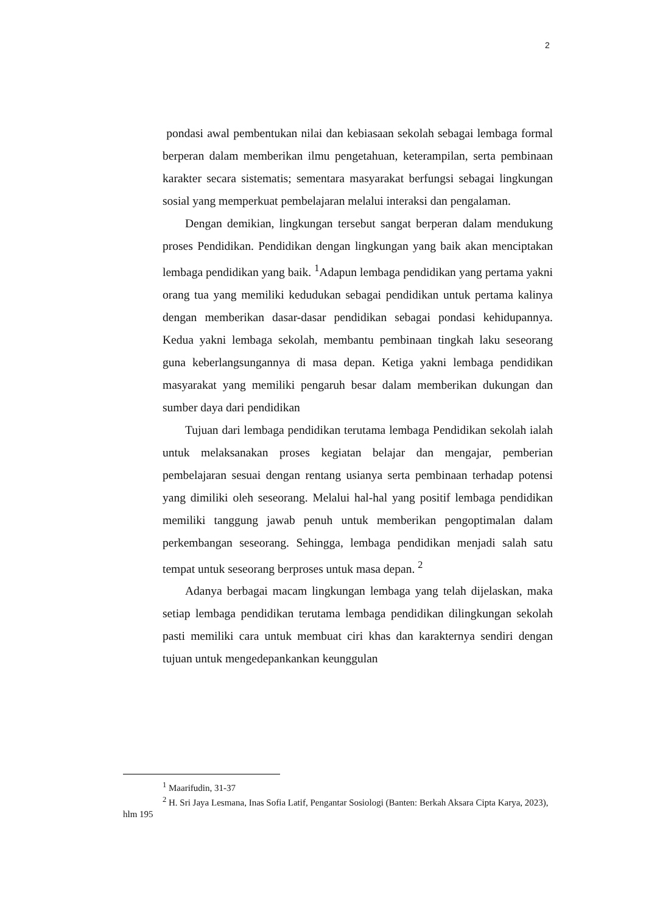2
pondasi awal pembentukan nilai dan kebiasaan sekolah sebagai lembaga formal berperan dalam memberikan ilmu pengetahuan, keterampilan, serta pembinaan karakter secara sistematis; sementara masyarakat berfungsi sebagai lingkungan sosial yang memperkuat pembelajaran melalui interaksi dan pengalaman.
Dengan demikian, lingkungan tersebut sangat berperan dalam mendukung proses Pendidikan. Pendidikan dengan lingkungan yang baik akan menciptakan lembaga pendidikan yang baik. <sup>1</sup>Adapun lembaga pendidikan yang pertama yakni orang tua yang memiliki kedudukan sebagai pendidikan untuk pertama kalinya dengan memberikan dasar-dasar pendidikan sebagai pondasi kehidupannya. Kedua yakni lembaga sekolah, membantu pembinaan tingkah laku seseorang guna keberlangsungannya di masa depan. Ketiga yakni lembaga pendidikan masyarakat yang memiliki pengaruh besar dalam memberikan dukungan dan sumber daya dari pendidikan
Tujuan dari lembaga pendidikan terutama lembaga Pendidikan sekolah ialah untuk melaksanakan proses kegiatan belajar dan mengajar, pemberian pembelajaran sesuai dengan rentang usianya serta pembinaan terhadap potensi yang dimiliki oleh seseorang. Melalui hal-hal yang positif lembaga pendidikan memiliki tanggung jawab penuh untuk memberikan pengoptimalan dalam perkembangan seseorang. Sehingga, lembaga pendidikan menjadi salah satu tempat untuk seseorang berproses untuk masa depan. <sup>2</sup>
Adanya berbagai macam lingkungan lembaga yang telah dijelaskan, maka setiap lembaga pendidikan terutama lembaga pendidikan dilingkungan sekolah pasti memiliki cara untuk membuat ciri khas dan karakternya sendiri dengan tujuan untuk mengedepankankan keunggulan
<sup>1</sup> Maarifudin, 31-37
<sup>2</sup> H. Sri Jaya Lesmana, Inas Sofia Latif, Pengantar Sosiologi (Banten: Berkah Aksara Cipta Karya, 2023), hlm 195